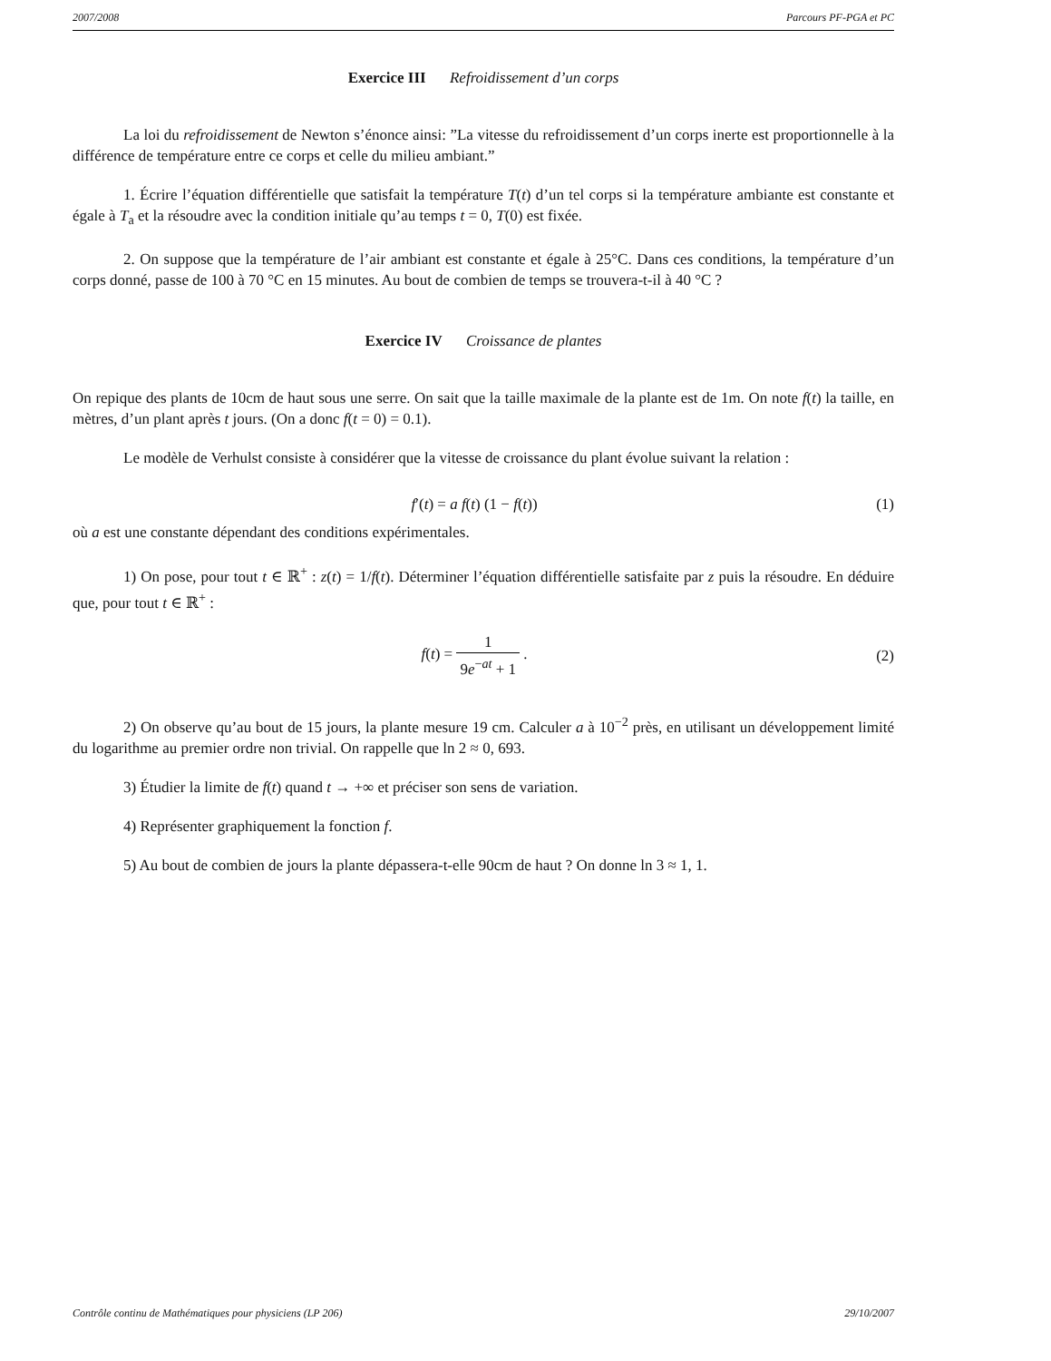2007/2008 Parcours PF-PGA et PC
Exercice III Refroidissement d’un corps
La loi du refroidissement de Newton s’énonce ainsi: ”La vitesse du refroidissement d’un corps inerte est proportionnelle à la différence de température entre ce corps et celle du milieu ambiant.”
1. Écrire l’équation différentielle que satisfait la température T(t) d’un tel corps si la température ambiante est constante et égale à T<sub>a</sub> et la résoudre avec la condition initiale qu’au temps t = 0, T(0) est fixée.
2. On suppose que la température de l’air ambiant est constante et égale à 25°C. Dans ces conditions, la température d’un corps donné, passe de 100 à 70 °C en 15 minutes. Au bout de combien de temps se trouvera-t-il à 40 °C ?
Exercice IV Croissance de plantes
On repique des plants de 10cm de haut sous une serre. On sait que la taille maximale de la plante est de 1m. On note f(t) la taille, en mètres, d’un plant après t jours. (On a donc f(t = 0) = 0.1).
Le modèle de Verhulst consiste à considérer que la vitesse de croissance du plant évolue suivant la relation :
f′(t) = a f(t) (1 − f(t)) (1)
où a est une constante dépendant des conditions expérimentales.
1) On pose, pour tout t ∈ ℝ<sup>+</sup> : z(t) = 1/f(t). Déterminer l’équation différentielle satisfaite par z puis la résoudre. En déduire que, pour tout t ∈ ℝ<sup>+</sup> :
f(t) = 1 9e<sup>−at</sup> + 1 . (2)
2) On observe qu’au bout de 15 jours, la plante mesure 19 cm. Calculer a à 10<sup>−2</sup> près, en utilisant un développement limité du logarithme au premier ordre non trivial. On rappelle que ln 2 ≈ 0, 693.
3) Étudier la limite de f(t) quand t → +∞ et préciser son sens de variation.
4) Représenter graphiquement la fonction f.
5) Au bout de combien de jours la plante dépassera-t-elle 90cm de haut ? On donne ln 3 ≈ 1, 1.
Contrôle continu de Mathématiques pour physiciens (LP 206) 29/10/2007